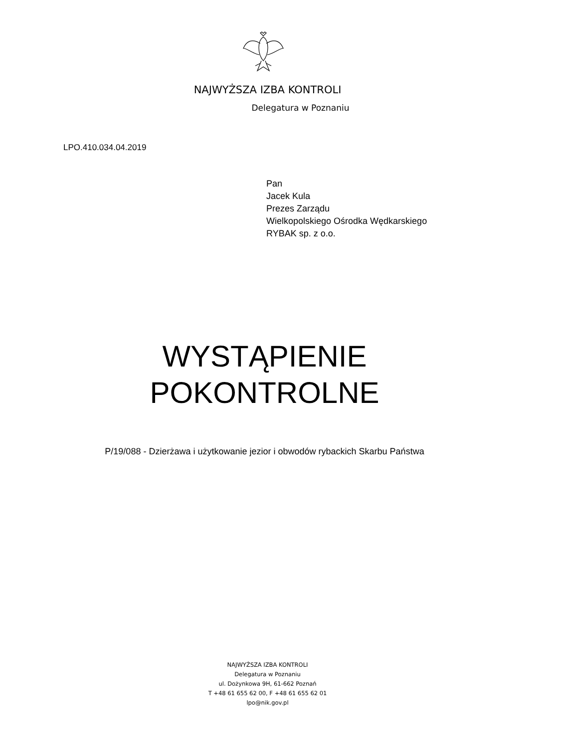NAJWYŻSZA IZBA KONTROLI
Delegatura w Poznaniu
LPO.410.034.04.2019
Pan
Jacek Kula
Prezes Zarządu
Wielkopolskiego Ośrodka Wędkarskiego
RYBAK sp. z o.o.
WYSTĄPIENIE
POKONTROLNE
P/19/088 - Dzierżawa i użytkowanie jezior i obwodów rybackich Skarbu Państwa
NAJWYŻSZA IZBA KONTROLI
Delegatura w Poznaniu
ul. Dożynkowa 9H, 61-662 Poznań
T +48 61 655 62 00, F +48 61 655 62 01
lpo@nik.gov.pl